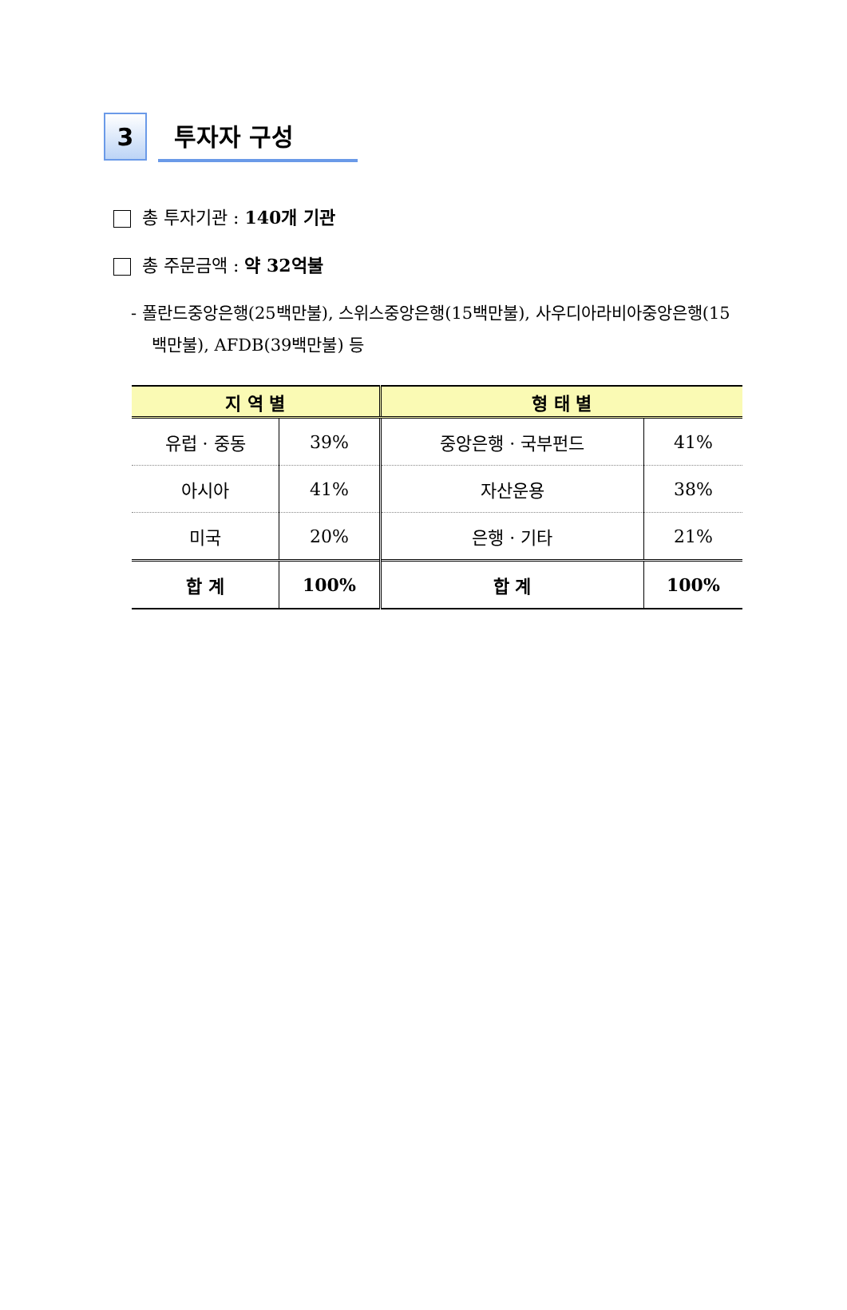3
투자자 구성
총 투자기관 : 140개 기관
총 주문금액 : 약 32억불
- 폴란드중앙은행(25백만불), 스위스중앙은행(15백만불), 사우디아라비아중앙은행(15백만불), AFDB(39백만불) 등
| 지 역 별 | | 형 태 별 | |
| --- | --- | --- | --- |
| 유럽 · 중동 | 39% | 중앙은행 · 국부펀드 | 41% |
| 아시아 | 41% | 자산운용 | 38% |
| 미국 | 20% | 은행 · 기타 | 21% |
| 합 계 | 100% | 합 계 | 100% |